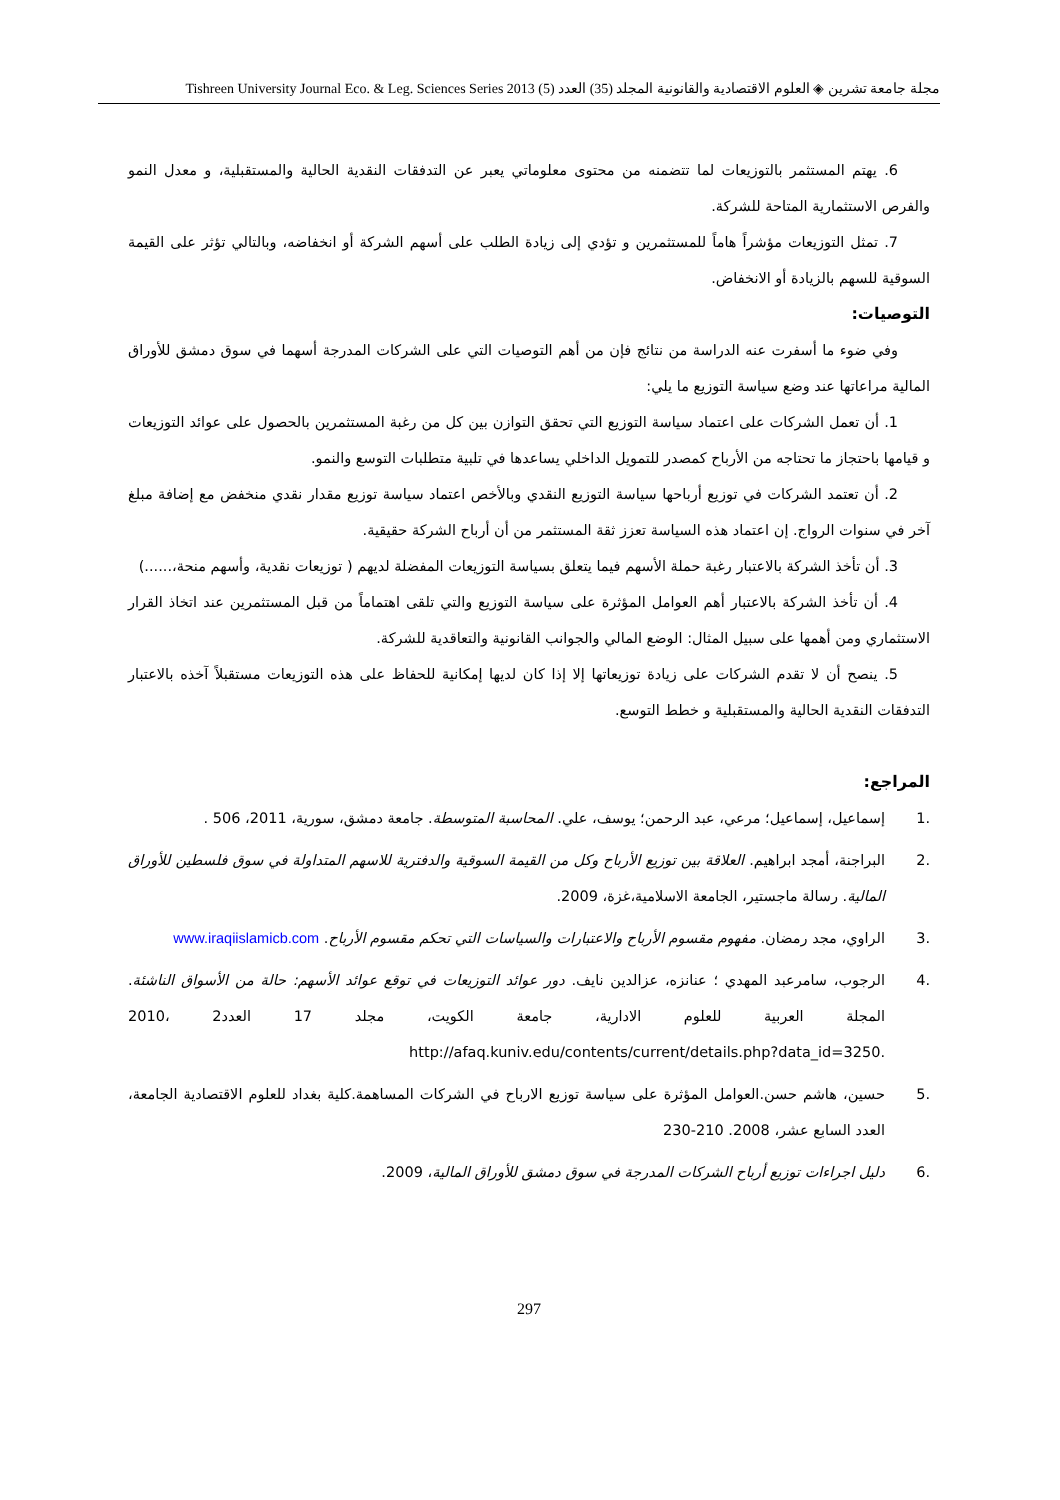مجلة جامعة تشرين ◈ العلوم الاقتصادية والقانونية المجلد (35) العدد (5) Tishreen University Journal Eco. & Leg. Sciences Series 2013
6. يهتم المستثمر بالتوزيعات لما تتضمنه من محتوى معلوماتي يعبر عن التدفقات النقدية الحالية والمستقبلية، و معدل النمو والفرص الاستثمارية المتاحة للشركة.
7. تمثل التوزيعات مؤشراً هاماً للمستثمرين و تؤدي إلى زيادة الطلب على أسهم الشركة أو انخفاضه، وبالتالي تؤثر على القيمة السوقية للسهم بالزيادة أو الانخفاض.
التوصيات:
وفي ضوء ما أسفرت عنه الدراسة من نتائج فإن من أهم التوصيات التي على الشركات المدرجة أسهما في سوق دمشق للأوراق المالية مراعاتها عند وضع سياسة التوزيع ما يلي:
1. أن تعمل الشركات على اعتماد سياسة التوزيع التي تحقق التوازن بين كل من رغبة المستثمرين بالحصول على عوائد التوزيعات و قيامها باحتجاز ما تحتاجه من الأرباح كمصدر للتمويل الداخلي يساعدها في تلبية متطلبات التوسع والنمو.
2. أن تعتمد الشركات في توزيع أرباحها سياسة التوزيع النقدي وبالأخص اعتماد سياسة توزيع مقدار نقدي منخفض مع إضافة مبلغ آخر في سنوات الرواج. إن اعتماد هذه السياسة تعزز ثقة المستثمر من أن أرباح الشركة حقيقية.
3. أن تأخذ الشركة بالاعتبار رغبة حملة الأسهم فيما يتعلق بسياسة التوزيعات المفضلة لديهم ( توزيعات نقدية، وأسهم منحة،......)
4. أن تأخذ الشركة بالاعتبار أهم العوامل المؤثرة على سياسة التوزيع والتي تلقى اهتماماً من قبل المستثمرين عند اتخاذ القرار الاستثماري ومن أهمها على سبيل المثال: الوضع المالي والجوانب القانونية والتعاقدية للشركة.
5. ينصح أن لا تقدم الشركات على زيادة توزيعاتها إلا إذا كان لديها إمكانية للحفاظ على هذه التوزيعات مستقبلاً آخذه بالاعتبار التدفقات النقدية الحالية والمستقبلية و خطط التوسع.
المراجع:
.1 إسماعيل، إسماعيل؛ مرعي، عبد الرحمن؛ يوسف، علي. المحاسبة المتوسطة. جامعة دمشق، سورية، 2011، 506 .
.2 البراجنة، أمجد ابراهيم. العلاقة بين توزيع الأرباح وكل من القيمة السوقية والدفترية للاسهم المتداولة في سوق فلسطين للأوراق المالية. رسالة ماجستير، الجامعة الاسلامية،غزة، 2009.
.3 الراوي، مجد رمضان. مفهوم مقسوم الأرباح والاعتبارات والسياسات التي تحكم مقسوم الأرباح. www.iraqiislamicb.com
.4 الرجوب، سامرعبد المهدي ؛ عنانزه، عزالدين نايف. دور عوائد التوزيعات في توقع عوائد الأسهم: حالة من الأسواق الناشئة. المجلة العربية للعلوم الادارية، جامعة الكويت، مجلد 17 العدد2 ،2010 http://afaq.kuniv.edu/contents/current/details.php?data_id=3250.
.5 حسين، هاشم حسن.العوامل المؤثرة على سياسة توزيع الارباح في الشركات المساهمة.كلية بغداد للعلوم الاقتصادية الجامعة، العدد السابع عشر، 2008. 210-230
.6 دليل اجراءات توزيع أرباح الشركات المدرجة في سوق دمشق للأوراق المالية، 2009.
297